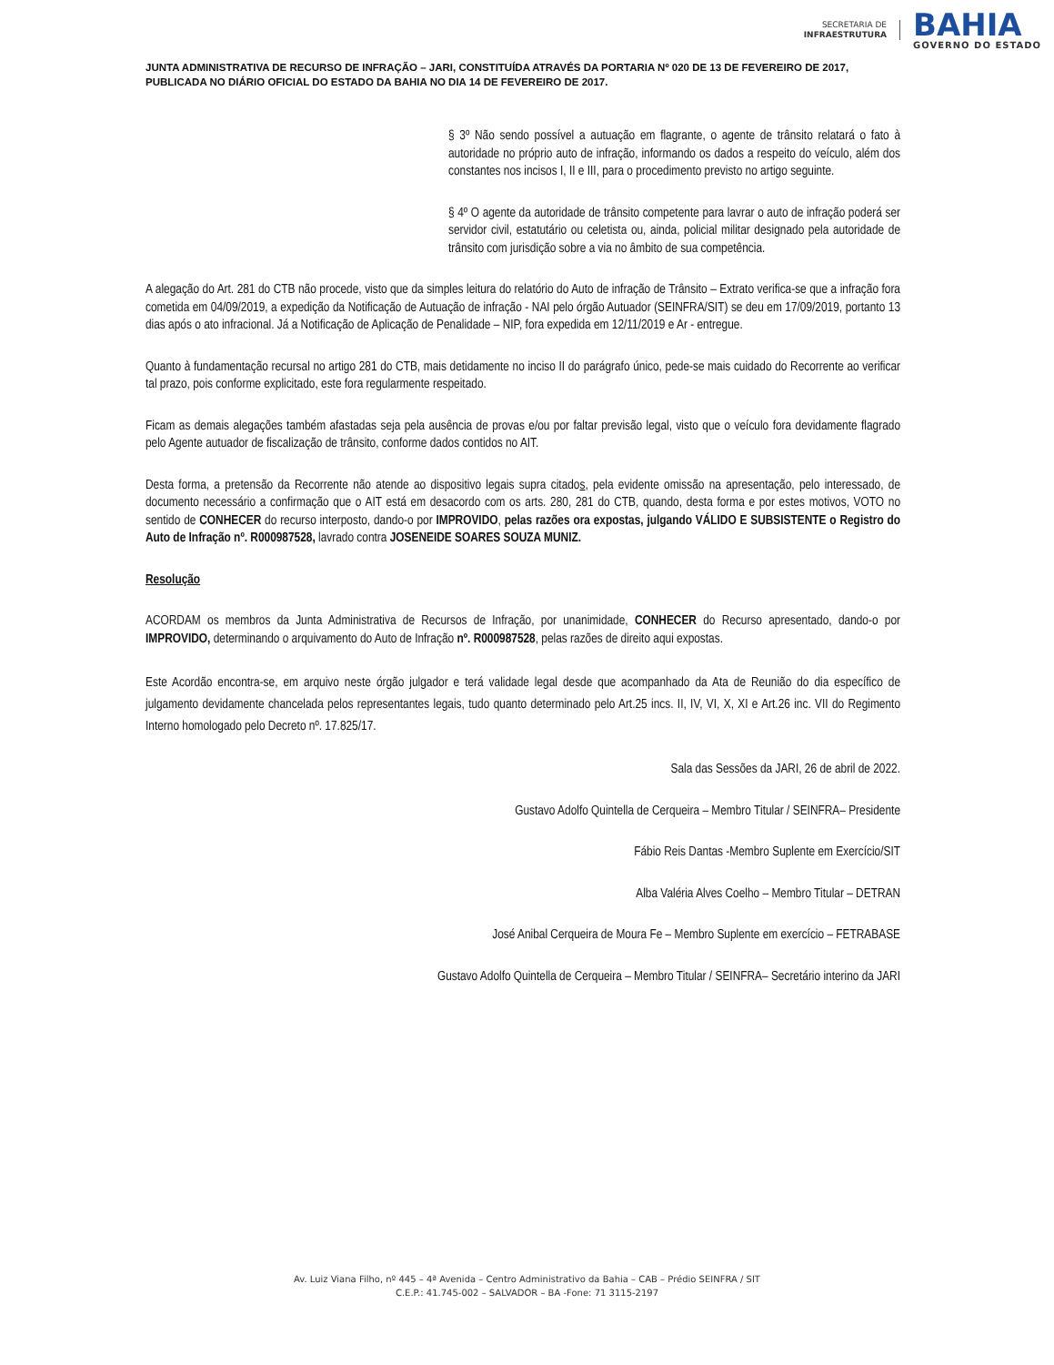SECRETARIA DE
INFRAESTRUTURA
BAHIA
GOVERNO DO ESTADO
JUNTA ADMINISTRATIVA DE RECURSO DE INFRAÇÃO – JARI, CONSTITUÍDA ATRAVÉS DA PORTARIA Nº 020 DE 13 DE FEVEREIRO DE 2017, PUBLICADA NO DIÁRIO OFICIAL DO ESTADO DA BAHIA NO DIA 14 DE FEVEREIRO DE 2017.
§ 3º Não sendo possível a autuação em flagrante, o agente de trânsito relatará o fato à autoridade no próprio auto de infração, informando os dados a respeito do veículo, além dos constantes nos incisos I, II e III, para o procedimento previsto no artigo seguinte.
§ 4º O agente da autoridade de trânsito competente para lavrar o auto de infração poderá ser servidor civil, estatutário ou celetista ou, ainda, policial militar designado pela autoridade de trânsito com jurisdição sobre a via no âmbito de sua competência.
A alegação do Art. 281 do CTB não procede, visto que da simples leitura do relatório do Auto de infração de Trânsito – Extrato verifica-se que a infração fora cometida em 04/09/2019, a expedição da Notificação de Autuação de infração - NAI pelo órgão Autuador (SEINFRA/SIT) se deu em 17/09/2019, portanto 13 dias após o ato infracional. Já a Notificação de Aplicação de Penalidade – NIP, fora expedida em 12/11/2019 e Ar - entregue.
Quanto à fundamentação recursal no artigo 281 do CTB, mais detidamente no inciso II do parágrafo único, pede-se mais cuidado do Recorrente ao verificar tal prazo, pois conforme explicitado, este fora regularmente respeitado.
Ficam as demais alegações também afastadas seja pela ausência de provas e/ou por faltar previsão legal, visto que o veículo fora devidamente flagrado pelo Agente autuador de fiscalização de trânsito, conforme dados contidos no AIT.
Desta forma, a pretensão da Recorrente não atende ao dispositivo legais supra citados, pela evidente omissão na apresentação, pelo interessado, de documento necessário a confirmação que o AIT está em desacordo com os arts. 280, 281 do CTB, quando, desta forma e por estes motivos, VOTO no sentido de CONHECER do recurso interposto, dando-o por IMPROVIDO, pelas razões ora expostas, julgando VÁLIDO E SUBSISTENTE o Registro do Auto de Infração nº. R000987528, lavrado contra JOSENEIDE SOARES SOUZA MUNIZ.
Resolução
ACORDAM os membros da Junta Administrativa de Recursos de Infração, por unanimidade, CONHECER do Recurso apresentado, dando-o por IMPROVIDO, determinando o arquivamento do Auto de Infração nº. R000987528, pelas razões de direito aqui expostas.
Este Acordão encontra-se, em arquivo neste órgão julgador e terá validade legal desde que acompanhado da Ata de Reunião do dia específico de julgamento devidamente chancelada pelos representantes legais, tudo quanto determinado pelo Art.25 incs. II, IV, VI, X, XI e Art.26 inc. VII do Regimento Interno homologado pelo Decreto nº. 17.825/17.
Sala das Sessões da JARI, 26 de abril de 2022.
Gustavo Adolfo Quintella de Cerqueira – Membro Titular / SEINFRA– Presidente
Fábio Reis Dantas -Membro Suplente em Exercício/SIT
Alba Valéria Alves Coelho – Membro Titular – DETRAN
José Anibal Cerqueira de Moura Fe – Membro Suplente em exercício – FETRABASE
Gustavo Adolfo Quintella de Cerqueira – Membro Titular / SEINFRA– Secretário interino da JARI
Av. Luiz Viana Filho, nº 445 – 4ª Avenida – Centro Administrativo da Bahia – CAB – Prédio SEINFRA / SIT
C.E.P.: 41.745-002 – SALVADOR – BA -Fone: 71 3115-2197